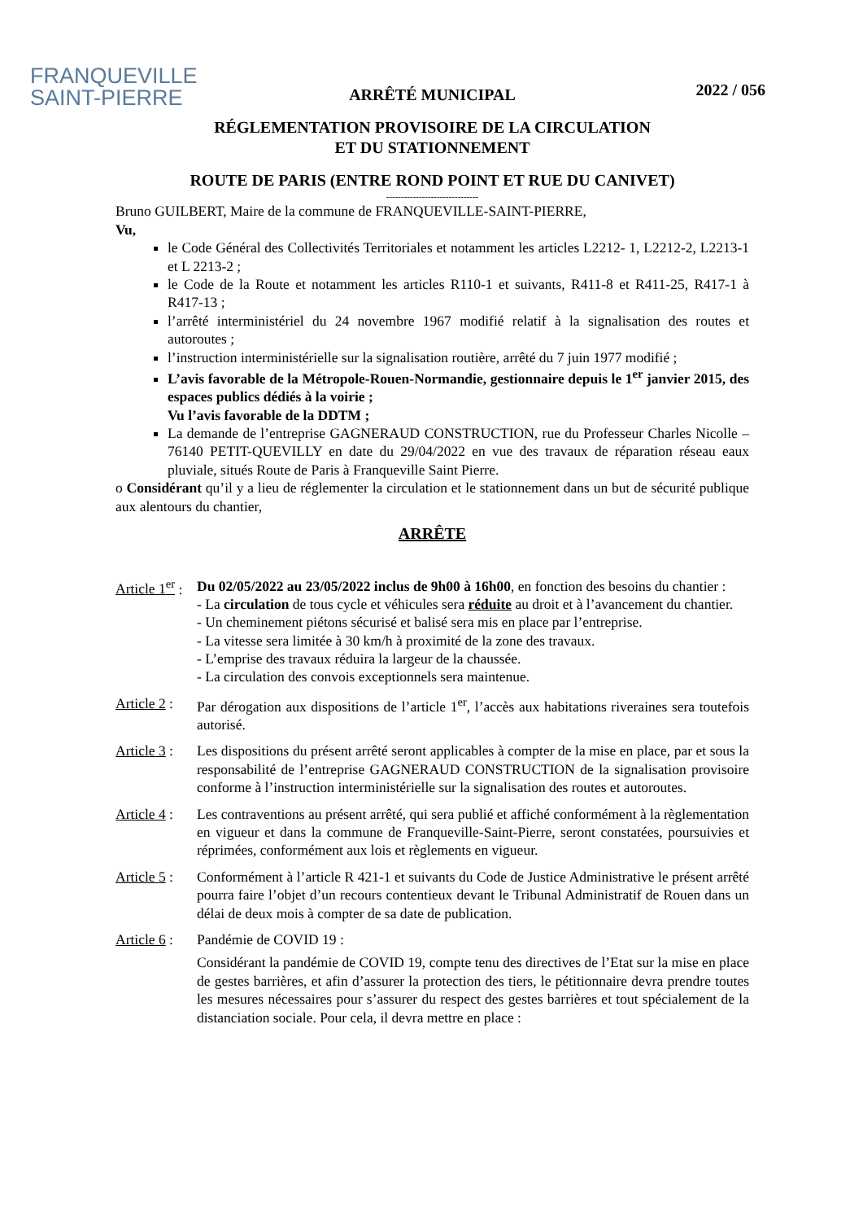FRANQUEVILLE
SAINT-PIERRE
2022 / 056
ARRÊTÉ MUNICIPAL
RÉGLEMENTATION PROVISOIRE DE LA CIRCULATION
ET DU STATIONNEMENT
ROUTE DE PARIS (ENTRE ROND POINT ET RUE DU CANIVET)
-------------------------------
Bruno GUILBERT, Maire de la commune de FRANQUEVILLE-SAINT-PIERRE,
Vu,
le Code Général des Collectivités Territoriales et notamment les articles L2212- 1, L2212-2, L2213-1 et L 2213-2 ;
le Code de la Route et notamment les articles R110-1 et suivants, R411-8 et R411-25, R417-1 à R417-13 ;
l’arrêté interministériel du 24 novembre 1967 modifié relatif à la signalisation des routes et autoroutes ;
l’instruction interministérielle sur la signalisation routière, arrêté du 7 juin 1977 modifié ;
L’avis favorable de la Métropole-Rouen-Normandie, gestionnaire depuis le 1<sup>er</sup> janvier 2015, des espaces publics dédiés à la voirie ;
Vu l’avis favorable de la DDTM ;
La demande de l’entreprise GAGNERAUD CONSTRUCTION, rue du Professeur Charles Nicolle – 76140 PETIT-QUEVILLY en date du 29/04/2022 en vue des travaux de réparation réseau eaux pluviale, situés Route de Paris à Franqueville Saint Pierre.
o Considérant qu’il y a lieu de réglementer la circulation et le stationnement dans un but de sécurité publique aux alentours du chantier,
ARRÊTE
Article 1<sup>er</sup> :
Du 02/05/2022 au 23/05/2022 inclus de 9h00 à 16h00, en fonction des besoins du chantier :
- La circulation de tous cycle et véhicules sera réduite au droit et à l’avancement du chantier.
- Un cheminement piétons sécurisé et balisé sera mis en place par l’entreprise.
- La vitesse sera limitée à 30 km/h à proximité de la zone des travaux.
- L’emprise des travaux réduira la largeur de la chaussée.
- La circulation des convois exceptionnels sera maintenue.
Article 2 :
Par dérogation aux dispositions de l’article 1<sup>er</sup>, l’accès aux habitations riveraines sera toutefois autorisé.
Article 3 :
Les dispositions du présent arrêté seront applicables à compter de la mise en place, par et sous la responsabilité de l’entreprise GAGNERAUD CONSTRUCTION de la signalisation provisoire conforme à l’instruction interministérielle sur la signalisation des routes et autoroutes.
Article 4 :
Les contraventions au présent arrêté, qui sera publié et affiché conformément à la règlementation en vigueur et dans la commune de Franqueville-Saint-Pierre, seront constatées, poursuivies et réprimées, conformément aux lois et règlements en vigueur.
Article 5 :
Conformément à l’article R 421-1 et suivants du Code de Justice Administrative le présent arrêté pourra faire l’objet d’un recours contentieux devant le Tribunal Administratif de Rouen dans un délai de deux mois à compter de sa date de publication.
Article 6 :
Pandémie de COVID 19 :
Considérant la pandémie de COVID 19, compte tenu des directives de l’Etat sur la mise en place de gestes barrières, et afin d’assurer la protection des tiers, le pétitionnaire devra prendre toutes les mesures nécessaires pour s’assurer du respect des gestes barrières et tout spécialement de la distanciation sociale. Pour cela, il devra mettre en place :